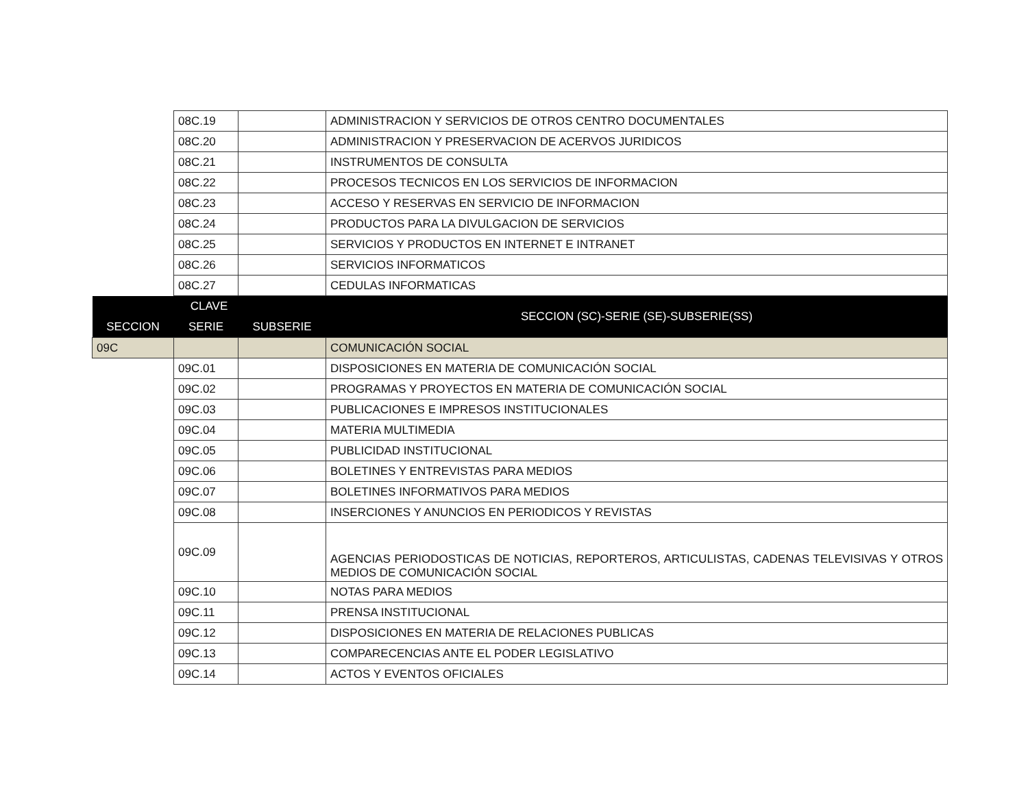| | 08C.19 | | ADMINISTRACION Y SERVICIOS DE OTROS CENTRO DOCUMENTALES |
| | 08C.20 | | ADMINISTRACION Y PRESERVACION DE ACERVOS JURIDICOS |
| | 08C.21 | | INSTRUMENTOS DE CONSULTA |
| | 08C.22 | | PROCESOS TECNICOS EN LOS SERVICIOS DE INFORMACION |
| | 08C.23 | | ACCESO Y RESERVAS EN SERVICIO DE INFORMACION |
| | 08C.24 | | PRODUCTOS PARA LA DIVULGACION DE SERVICIOS |
| | 08C.25 | | SERVICIOS Y PRODUCTOS EN INTERNET E INTRANET |
| | 08C.26 | | SERVICIOS INFORMATICOS |
| | 08C.27 | | CEDULAS INFORMATICAS |
| CLAVE | | | SECCION (SC)-SERIE (SE)-SUBSERIE(SS) |
| SECCION | SERIE | SUBSERIE | |
| 09C | | | COMUNICACIÓN SOCIAL |
| | 09C.01 | | DISPOSICIONES EN MATERIA DE COMUNICACIÓN SOCIAL |
| | 09C.02 | | PROGRAMAS Y PROYECTOS EN MATERIA DE COMUNICACIÓN SOCIAL |
| | 09C.03 | | PUBLICACIONES E IMPRESOS INSTITUCIONALES |
| | 09C.04 | | MATERIA MULTIMEDIA |
| | 09C.05 | | PUBLICIDAD INSTITUCIONAL |
| | 09C.06 | | BOLETINES Y ENTREVISTAS PARA MEDIOS |
| | 09C.07 | | BOLETINES INFORMATIVOS PARA MEDIOS |
| | 09C.08 | | INSERCIONES Y ANUNCIOS EN PERIODICOS Y REVISTAS |
| | 09C.09 | | AGENCIAS PERIODOSTICAS DE NOTICIAS, REPORTEROS, ARTICULISTAS, CADENAS TELEVISIVAS Y OTROS MEDIOS DE COMUNICACIÓN SOCIAL |
| | 09C.10 | | NOTAS PARA MEDIOS |
| | 09C.11 | | PRENSA INSTITUCIONAL |
| | 09C.12 | | DISPOSICIONES EN MATERIA DE RELACIONES PUBLICAS |
| | 09C.13 | | COMPARECENCIAS ANTE EL PODER LEGISLATIVO |
| | 09C.14 | | ACTOS Y EVENTOS OFICIALES |